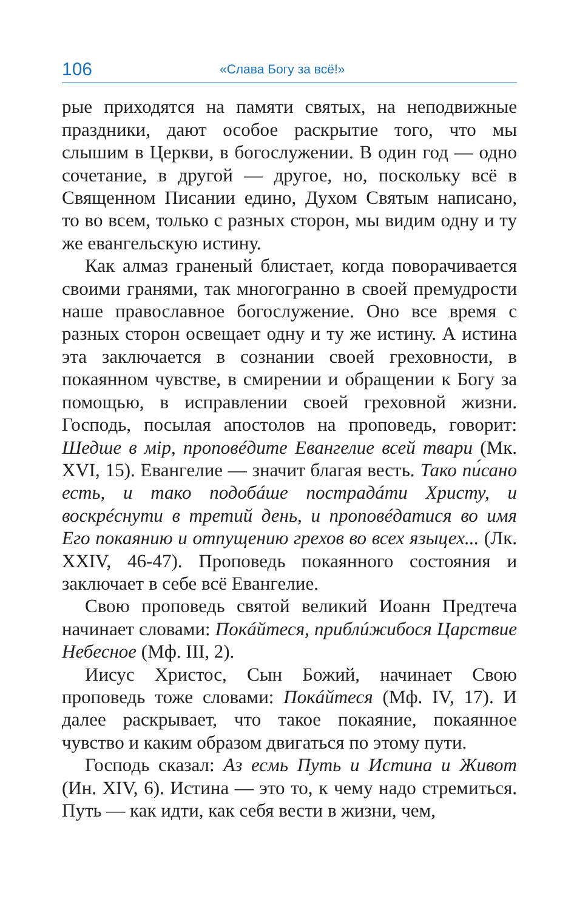106 «Слава Богу за всё!»
рые приходятся на памяти святых, на неподвижные праздники, дают особое раскрытие того, что мы слышим в Церкви, в богослужении. В один год — одно сочетание, в другой — другое, но, поскольку всё в Священном Писании едино, Духом Святым написано, то во всем, только с разных сторон, мы видим одну и ту же евангельскую истину.
Как алмаз граненый блистает, когда поворачивается своими гранями, так многогранно в своей премудрости наше православное богослужение. Оно все время с разных сторон освещает одну и ту же истину. А истина эта заключается в сознании своей греховности, в покаянном чувстве, в смирении и обращении к Богу за помощью, в исправлении своей греховной жизни. Господь, посылая апостолов на проповедь, говорит: Шедше в мір, проповéдите Евангелие всей твари (Мк. XVI, 15). Евангелие — значит благая весть. Тако пи́сано есть, и тако подобáше пострадáти Христу, и воскрéснути в третий день, и проповéдатися во имя Его покаянию и отпущению грехов во всех языцех... (Лк. XXIV, 46-47). Проповедь покаянного состояния и заключает в себе всё Евангелие.
Свою проповедь святой великий Иоанн Предтеча начинает словами: Покáйтеся, приблúжибося Царствие Небесное (Мф. III, 2).
Иисус Христос, Сын Божий, начинает Свою проповедь тоже словами: Покáйтеся (Мф. IV, 17). И далее раскрывает, что такое покаяние, покаянное чувство и каким образом двигаться по этому пути.
Господь сказал: Аз есмь Путь и Истина и Живот (Ин. XIV, 6). Истина — это то, к чему надо стремиться. Путь — как идти, как себя вести в жизни, чем,